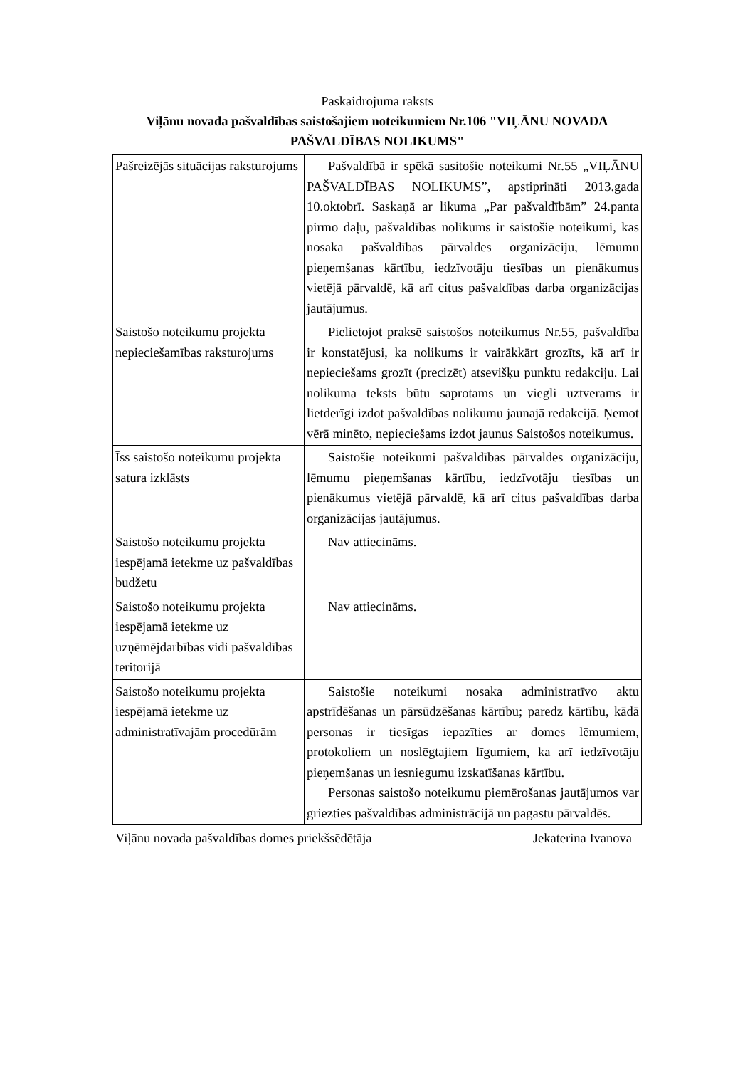Paskaidrojuma raksts
Viļānu novada pašvaldības saistošajiem noteikumiem Nr.106 "VIĻĀNU NOVADA PAŠVALDĪBAS NOLIKUMS"
| Pašreizējās situācijas raksturojums | Pašvaldībā ir spēkā sasitošie noteikumi Nr.55 „VIĻĀNU PAŠVALDĪBAS NOLIKUMS”, apstiprināti 2013.gada 10.oktobrī. Saskaņā ar likuma „Par pašvaldībām” 24.panta pirmo daļu, pašvaldības nolikums ir saistošie noteikumi, kas nosaka pašvaldības pārvaldes organizāciju, lēmumu pieņemšanas kārtību, iedzīvotāju tiesības un pienākumus vietējā pārvaldē, kā arī citus pašvaldības darba organizācijas jautājumus. |
| Saistošo noteikumu projekta nepieciešamības raksturojums | Pielietojot praksē saistošos noteikumus Nr.55, pašvaldība ir konstatējusi, ka nolikums ir vairākkārt grozīts, kā arī ir nepieciešams grozīt (precizēt) atsevišķu punktu redakciju. Lai nolikuma teksts būtu saprotams un viegli uztverams ir lietderīgi izdot pašvaldības nolikumu jaunajā redakcijā. Ņemot vērā minēto, nepieciešams izdot jaunus Saistošos noteikumus. |
| Īss saistošo noteikumu projekta satura izklāsts | Saistošie noteikumi pašvaldības pārvaldes organizāciju, lēmumu pieņemšanas kārtību, iedzīvotāju tiesības un pienākumus vietējā pārvaldē, kā arī citus pašvaldības darba organizācijas jautājumus. |
| Saistošo noteikumu projekta iespējamā ietekme uz pašvaldības budžetu | Nav attiecināms. |
| Saistošo noteikumu projekta iespējamā ietekme uz uzņēmējdarbības vidi pašvaldības teritorijā | Nav attiecināms. |
| Saistošo noteikumu projekta iespējamā ietekme uz administratīvajām procedūrām | Saistošie noteikumi nosaka administratīvo aktu apstrīdēšanas un pārsūdzēšanas kārtību; paredz kārtību, kādā personas ir tiesīgas iepazīties ar domes lēmumiem, protokoliem un noslēgtajiem līgumiem, ka arī iedzīvotāju pieņemšanas un iesniegumu izskatīšanas kārtību. Personas saistošo noteikumu piemērošanas jautājumos var griezties pašvaldības administrācijā un pagastu pārvaldēs. |
Viļānu novada pašvaldības domes priekšsēdētāja Jekaterina Ivanova